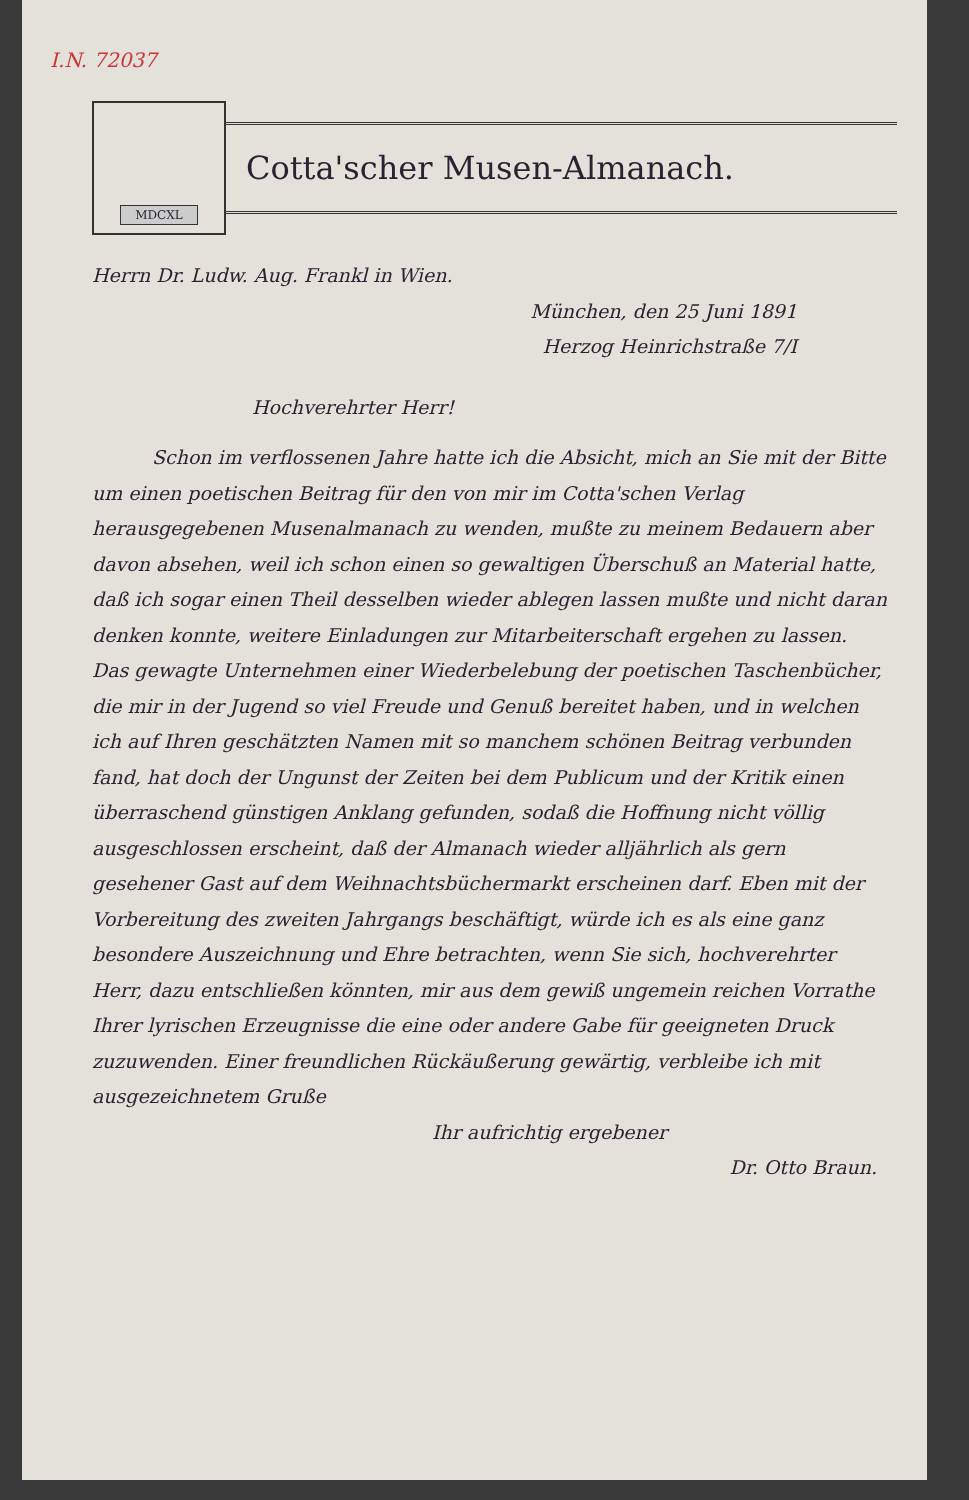I.N. 72037
MDCXL
Cotta'scher Musen-Almanach.
Herrn Dr. Ludw. Aug. Frankl in Wien.
München, den 25 Juni 1891
Herzog Heinrichstraße 7/I
Hochverehrter Herr!
Schon im verflossenen Jahre hatte ich die Absicht, mich an Sie mit der Bitte um einen poetischen Beitrag für den von mir im Cotta'schen Verlag herausgegebenen Musenalmanach zu wenden, mußte zu meinem Bedauern aber davon absehen, weil ich schon einen so gewaltigen Überschuß an Material hatte, daß ich sogar einen Theil desselben wieder ablegen lassen mußte und nicht daran denken konnte, weitere Einladungen zur Mitarbeiterschaft ergehen zu lassen. Das gewagte Unternehmen einer Wiederbelebung der poetischen Taschenbücher, die mir in der Jugend so viel Freude und Genuß bereitet haben, und in welchen ich auf Ihren geschätzten Namen mit so manchem schönen Beitrag verbunden fand, hat doch der Ungunst der Zeiten bei dem Publicum und der Kritik einen überraschend günstigen Anklang gefunden, sodaß die Hoffnung nicht völlig ausgeschlossen erscheint, daß der Almanach wieder alljährlich als gern gesehener Gast auf dem Weihnachtsbüchermarkt erscheinen darf. Eben mit der Vorbereitung des zweiten Jahrgangs beschäftigt, würde ich es als eine ganz besondere Auszeichnung und Ehre betrachten, wenn Sie sich, hochverehrter Herr, dazu entschließen könnten, mir aus dem gewiß ungemein reichen Vorrathe Ihrer lyrischen Erzeugnisse die eine oder andere Gabe für geeigneten Druck zuzuwenden. Einer freundlichen Rückäußerung gewärtig, verbleibe ich mit ausgezeichnetem Gruße
Ihr aufrichtig ergebener
Dr. Otto Braun.